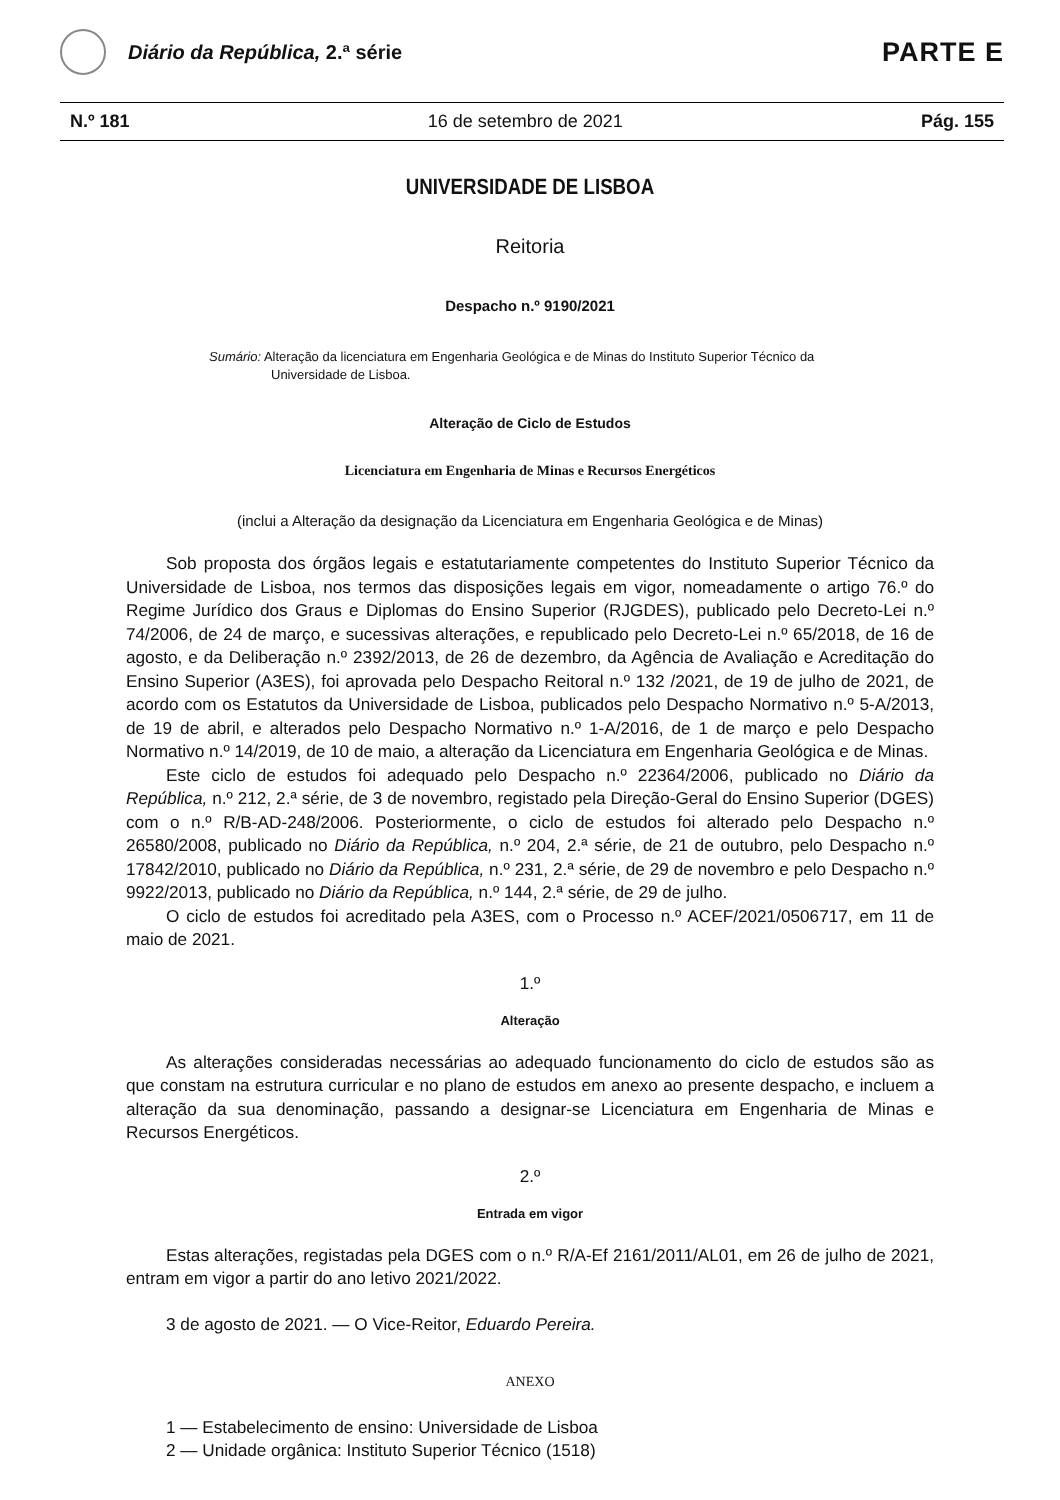Diário da República, 2.ª série
PARTE E
N.º 181 16 de setembro de 2021 Pág. 155
UNIVERSIDADE DE LISBOA
Reitoria
Despacho n.º 9190/2021
Sumário: Alteração da licenciatura em Engenharia Geológica e de Minas do Instituto Superior Técnico da Universidade de Lisboa.
Alteração de Ciclo de Estudos
Licenciatura em Engenharia de Minas e Recursos Energéticos
(inclui a Alteração da designação da Licenciatura em Engenharia Geológica e de Minas)
Sob proposta dos órgãos legais e estatutariamente competentes do Instituto Superior Técnico da Universidade de Lisboa, nos termos das disposições legais em vigor, nomeadamente o artigo 76.º do Regime Jurídico dos Graus e Diplomas do Ensino Superior (RJGDES), publicado pelo Decreto-Lei n.º 74/2006, de 24 de março, e sucessivas alterações, e republicado pelo Decreto-Lei n.º 65/2018, de 16 de agosto, e da Deliberação n.º 2392/2013, de 26 de dezembro, da Agência de Avaliação e Acreditação do Ensino Superior (A3ES), foi aprovada pelo Despacho Reitoral n.º 132 /2021, de 19 de julho de 2021, de acordo com os Estatutos da Universidade de Lisboa, publicados pelo Despacho Normativo n.º 5-A/2013, de 19 de abril, e alterados pelo Despacho Normativo n.º 1-A/2016, de 1 de março e pelo Despacho Normativo n.º 14/2019, de 10 de maio, a alteração da Licenciatura em Engenharia Geológica e de Minas.
Este ciclo de estudos foi adequado pelo Despacho n.º 22364/2006, publicado no Diário da República, n.º 212, 2.ª série, de 3 de novembro, registado pela Direção-Geral do Ensino Superior (DGES) com o n.º R/B-AD-248/2006. Posteriormente, o ciclo de estudos foi alterado pelo Despacho n.º 26580/2008, publicado no Diário da República, n.º 204, 2.ª série, de 21 de outubro, pelo Despacho n.º 17842/2010, publicado no Diário da República, n.º 231, 2.ª série, de 29 de novembro e pelo Despacho n.º 9922/2013, publicado no Diário da República, n.º 144, 2.ª série, de 29 de julho.
O ciclo de estudos foi acreditado pela A3ES, com o Processo n.º ACEF/2021/0506717, em 11 de maio de 2021.
1.º
Alteração
As alterações consideradas necessárias ao adequado funcionamento do ciclo de estudos são as que constam na estrutura curricular e no plano de estudos em anexo ao presente despacho, e incluem a alteração da sua denominação, passando a designar-se Licenciatura em Engenharia de Minas e Recursos Energéticos.
2.º
Entrada em vigor
Estas alterações, registadas pela DGES com o n.º R/A-Ef 2161/2011/AL01, em 26 de julho de 2021, entram em vigor a partir do ano letivo 2021/2022.
3 de agosto de 2021. — O Vice-Reitor, Eduardo Pereira.
ANEXO
1 — Estabelecimento de ensino: Universidade de Lisboa
2 — Unidade orgânica: Instituto Superior Técnico (1518)